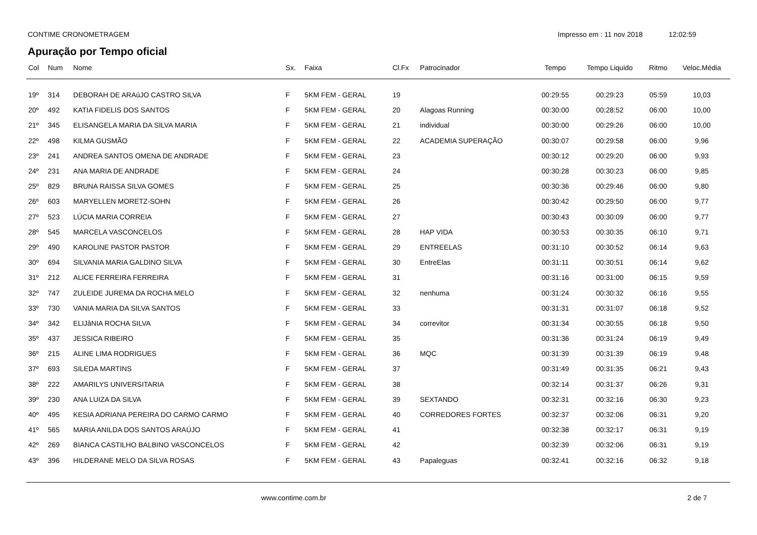CONTIME CRONOMETRAGEM Impresso em : 11 nov 2018 12:02:59
Apuração por Tempo oficial
| Col | Num | Nome | Sx. | Faixa | Cl.Fx | Patrocinador | Tempo | Tempo Liquido | Ritmo | Veloc.Média |
| --- | --- | --- | --- | --- | --- | --- | --- | --- | --- | --- |
| 19º | 314 | DEBORAH DE ARAúJO CASTRO SILVA | F | 5KM FEM - GERAL | 19 | | 00:29:55 | 00:29:23 | 05:59 | 10,03 |
| 20º | 492 | KATIA FIDELIS DOS SANTOS | F | 5KM FEM - GERAL | 20 | Alagoas Running | 00:30:00 | 00:28:52 | 06:00 | 10,00 |
| 21º | 345 | ELISANGELA MARIA DA SILVA MARIA | F | 5KM FEM - GERAL | 21 | individual | 00:30:00 | 00:29:26 | 06:00 | 10,00 |
| 22º | 498 | KILMA GUSMÃO | F | 5KM FEM - GERAL | 22 | ACADEMIA SUPERAÇÃO | 00:30:07 | 00:29:58 | 06:00 | 9,96 |
| 23º | 241 | ANDREA SANTOS OMENA DE ANDRADE | F | 5KM FEM - GERAL | 23 | | 00:30:12 | 00:29:20 | 06:00 | 9,93 |
| 24º | 231 | ANA MARIA DE ANDRADE | F | 5KM FEM - GERAL | 24 | | 00:30:28 | 00:30:23 | 06:00 | 9,85 |
| 25º | 829 | BRUNA RAISSA SILVA GOMES | F | 5KM FEM - GERAL | 25 | | 00:30:36 | 00:29:46 | 06:00 | 9,80 |
| 26º | 603 | MARYELLEN MORETZ-SOHN | F | 5KM FEM - GERAL | 26 | | 00:30:42 | 00:29:50 | 06:00 | 9,77 |
| 27º | 523 | LÚCIA MARIA CORREIA | F | 5KM FEM - GERAL | 27 | | 00:30:43 | 00:30:09 | 06:00 | 9,77 |
| 28º | 545 | MARCELA VASCONCELOS | F | 5KM FEM - GERAL | 28 | HAP VIDA | 00:30:53 | 00:30:35 | 06:10 | 9,71 |
| 29º | 490 | KAROLINE PASTOR PASTOR | F | 5KM FEM - GERAL | 29 | ENTREELAS | 00:31:10 | 00:30:52 | 06:14 | 9,63 |
| 30º | 694 | SILVANIA MARIA GALDINO SILVA | F | 5KM FEM - GERAL | 30 | EntreElas | 00:31:11 | 00:30:51 | 06:14 | 9,62 |
| 31º | 212 | ALICE FERREIRA FERREIRA | F | 5KM FEM - GERAL | 31 | | 00:31:16 | 00:31:00 | 06:15 | 9,59 |
| 32º | 747 | ZULEIDE JUREMA DA ROCHA MELO | F | 5KM FEM - GERAL | 32 | nenhuma | 00:31:24 | 00:30:32 | 06:16 | 9,55 |
| 33º | 730 | VANIA MARIA DA SILVA SANTOS | F | 5KM FEM - GERAL | 33 | | 00:31:31 | 00:31:07 | 06:18 | 9,52 |
| 34º | 342 | ELIJâNIA ROCHA SILVA | F | 5KM FEM - GERAL | 34 | correvitor | 00:31:34 | 00:30:55 | 06:18 | 9,50 |
| 35º | 437 | JESSICA RIBEIRO | F | 5KM FEM - GERAL | 35 | | 00:31:36 | 00:31:24 | 06:19 | 9,49 |
| 36º | 215 | ALINE LIMA RODRIGUES | F | 5KM FEM - GERAL | 36 | MQC | 00:31:39 | 00:31:39 | 06:19 | 9,48 |
| 37º | 693 | SILEDA MARTINS | F | 5KM FEM - GERAL | 37 | | 00:31:49 | 00:31:35 | 06:21 | 9,43 |
| 38º | 222 | AMARILYS UNIVERSITARIA | F | 5KM FEM - GERAL | 38 | | 00:32:14 | 00:31:37 | 06:26 | 9,31 |
| 39º | 230 | ANA LUIZA DA SILVA | F | 5KM FEM - GERAL | 39 | SEXTANDO | 00:32:31 | 00:32:16 | 06:30 | 9,23 |
| 40º | 495 | KESIA ADRIANA PEREIRA DO CARMO CARMO | F | 5KM FEM - GERAL | 40 | CORREDORES FORTES | 00:32:37 | 00:32:06 | 06:31 | 9,20 |
| 41º | 565 | MARIA ANILDA DOS SANTOS ARAÚJO | F | 5KM FEM - GERAL | 41 | | 00:32:38 | 00:32:17 | 06:31 | 9,19 |
| 42º | 269 | BIANCA CASTILHO BALBINO VASCONCELOS | F | 5KM FEM - GERAL | 42 | | 00:32:39 | 00:32:06 | 06:31 | 9,19 |
| 43º | 396 | HILDERANE MELO DA SILVA ROSAS | F | 5KM FEM - GERAL | 43 | Papaleguas | 00:32:41 | 00:32:16 | 06:32 | 9,18 |
www.contime.com.br 2 de 7